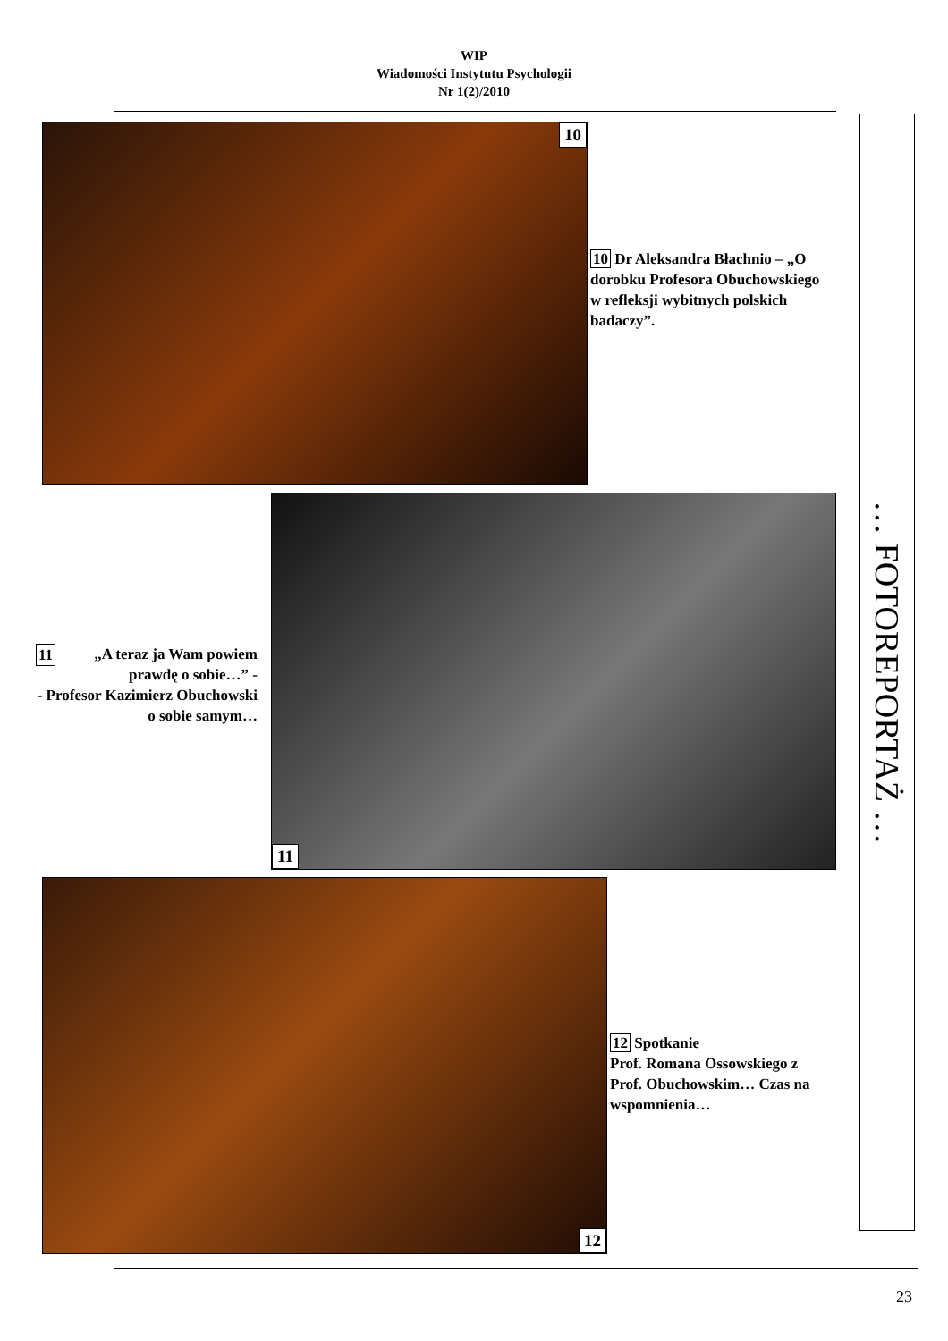WIP
Wiadomości Instytutu Psychologii
Nr 1(2)/2010
10
10 Dr Aleksandra Błachnio – „O dorobku Profesora Obuchowskiego w refleksji wybitnych polskich badaczy”.
11
11 „A teraz ja Wam powiem prawdę o sobie…” -
- Profesor Kazimierz Obuchowski o sobie samym…
12
12 Spotkanie
Prof. Romana Ossowskiego z Prof. Obuchowskim… Czas na wspomnienia…
… FOTOREPORTAŻ …
23